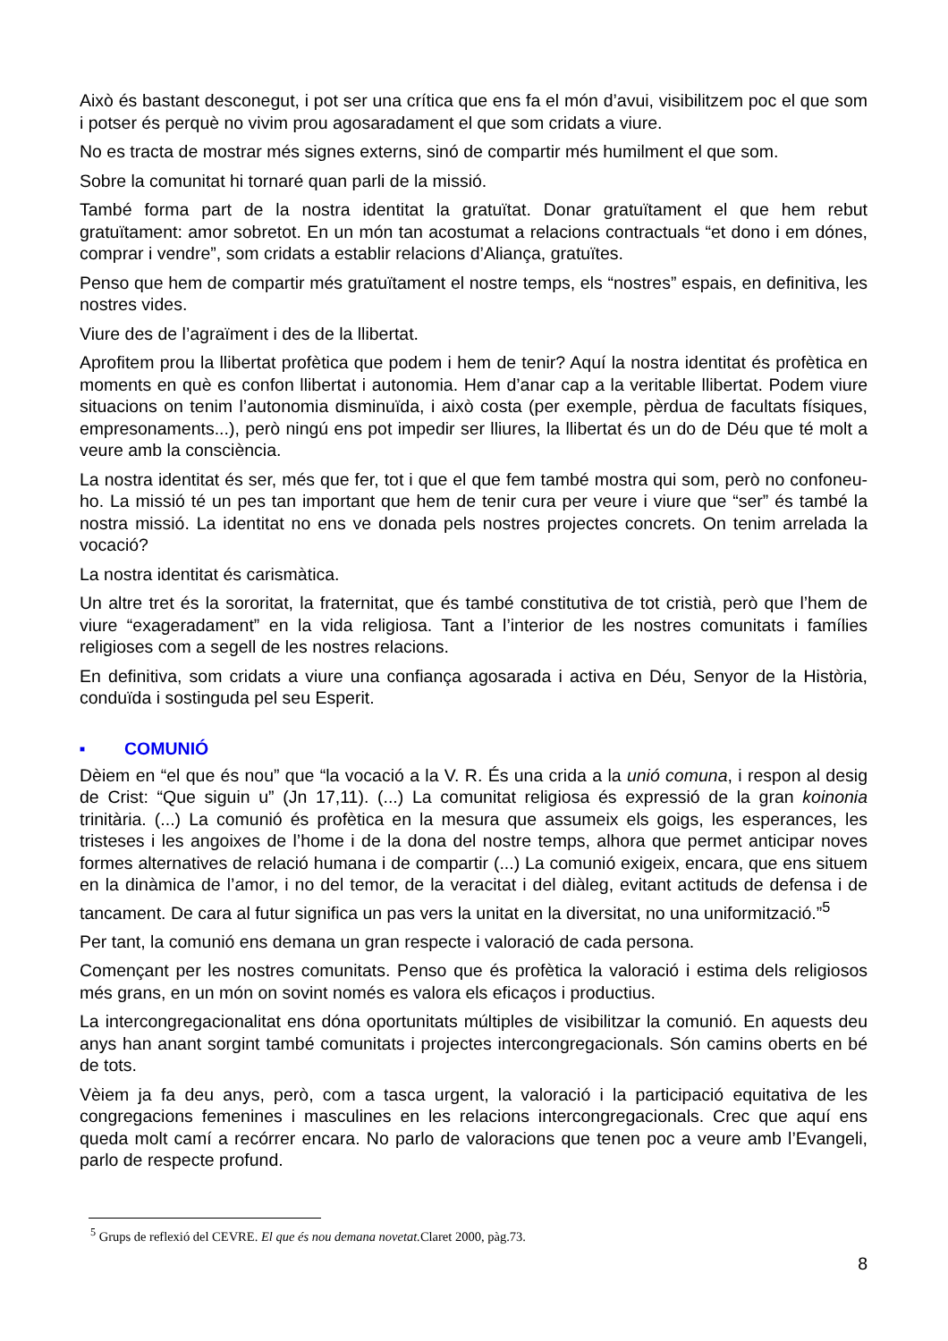Això és bastant desconegut, i pot ser una crítica que ens fa el món d’avui, visibilitzem poc el que som i potser és perquè no vivim prou agosaradament el que som cridats a viure.
No es tracta de mostrar més signes externs, sinó de compartir més humilment el que som.
Sobre la comunitat hi tornaré quan parli de la missió.
També forma part de la nostra identitat la gratuïtat. Donar gratuïtament el que hem rebut gratuïtament: amor sobretot. En un món tan acostumat a relacions contractuals “et dono i em dónes, comprar i vendre”, som cridats a establir relacions d’Aliança, gratuïtes.
Penso que hem de compartir més gratuïtament el nostre temps, els “nostres” espais, en definitiva, les nostres vides.
Viure des de l’agraïment i des de la llibertat.
Aprofitem prou la llibertat profètica que podem i hem de tenir? Aquí la nostra identitat és profètica en moments en què es confon llibertat i autonomia. Hem d’anar cap a la veritable llibertat. Podem viure situacions on tenim l’autonomia disminuïda, i això costa (per exemple, pèrdua de facultats físiques, empresonaments...), però ningú ens pot impedir ser lliures, la llibertat és un do de Déu que té molt a veure amb la consciència.
La nostra identitat és ser, més que fer, tot i que el que fem també mostra qui som, però no confoneu-ho. La missió té un pes tan important que hem de tenir cura per veure i viure que “ser” és també la nostra missió. La identitat no ens ve donada pels nostres projectes concrets. On tenim arrelada la vocació?
La nostra identitat és carismàtica.
Un altre tret és la sororitat, la fraternitat, que és també constitutiva de tot cristià, però que l’hem de viure “exageradament” en la vida religiosa. Tant a l’interior de les nostres comunitats i famílies religioses com a segell de les nostres relacions.
En definitiva, som cridats a viure una confiança agosarada i activa en Déu, Senyor de la Història, conduïda i sostinguda pel seu Esperit.
■ COMUNIÓ
Dèiem en “el que és nou” que “la vocació a la V. R. És una crida a la unió comuna, i respon al desig de Crist: “Que siguin u” (Jn 17,11). (...) La comunitat religiosa és expressió de la gran koinonia trinitària. (...) La comunió és profètica en la mesura que assumeix els goigs, les esperances, les tristeses i les angoixes de l’home i de la dona del nostre temps, alhora que permet anticipar noves formes alternatives de relació humana i de compartir (...) La comunió exigeix, encara, que ens situem en la dinàmica de l’amor, i no del temor, de la veracitat i del diàleg, evitant actituds de defensa i de tancament. De cara al futur significa un pas vers la unitat en la diversitat, no una uniformització.”<sup>5</sup>
Per tant, la comunió ens demana un gran respecte i valoració de cada persona.
Començant per les nostres comunitats. Penso que és profètica la valoració i estima dels religiosos més grans, en un món on sovint només es valora els eficaços i productius.
La intercongregacionalitat ens dóna oportunitats múltiples de visibilitzar la comunió. En aquests deu anys han anant sorgint també comunitats i projectes intercongregacionals. Són camins oberts en bé de tots.
Vèiem ja fa deu anys, però, com a tasca urgent, la valoració i la participació equitativa de les congregacions femenines i masculines en les relacions intercongregacionals. Crec que aquí ens queda molt camí a recórrer encara. No parlo de valoracions que tenen poc a veure amb l’Evangeli, parlo de respecte profund.
<sup>5</sup> Grups de reflexió del CEVRE. El que és nou demana novetat. Claret 2000, pàg.73.
8